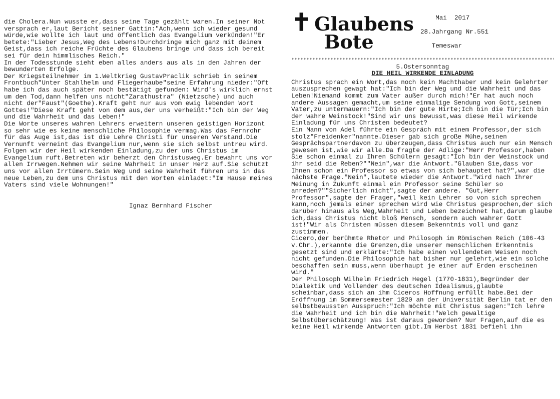die Cholera.Nun wusste er,dass seine Tage gezählt waren.In seiner Not versprach er,laut Bericht seiner Gattin:"Ach,wenn ich wieder gesund würde,wie wollte ich laut und öffentlich das Evangelium verkünden!"Er betete:"Lieber Jesus,Weg des Lebens!Durchdringe mich ganz mit deinem Geist,dass ich reiche Früchte des Glaubens bringe und dass ich bereit sei für dein himmlisches Reich."
In der Todesstunde sieht eben alles anders aus als in den Jahren der bewunderten Erfolge.
Der Kriegsteilnehmer im 1.Weltkrieg GustavPraclik schrieb in seinem Frontbuch"Unter Stahlhelm und Fliegerhaube"seine Erfahrung nieder:"Oft habe ich das auch später noch bestätigt gefunden: Wird's wirklich ernst um den Tod,dann helfen uns nicht"Zarathustra" (Nietzsche) und auch nicht der"Faust"(Goethe).Kraft geht nur aus vom ewig lebenden Wort Gottes!"Diese Kraft geht von dem aus,der uns verheißt:"Ich bin der Weg und die Wahrheit und das Leben!"
Die Worte unseres wahren Lehrers erweitern unseren geistigen Horizont so sehr wie es keine menschliche Philosophie vermag.Was das Fernrohr für das Auge ist,das ist die Lehre Christi für unseren Verstand.Die Vernunft verneint das Evangelium nur,wenn sie sich selbst untreu wird.
Folgen wir der Heil wirkenden Einladung,zu der uns Christus im Evangelium ruft.Betreten wir beherzt den Christusweg.Er bewahrt uns vor allen Irrwegen.Nehmen wir seine Wahrheit in unser Herz auf.Sie schützt uns vor allen Irrtümern.Sein Weg und seine Wahrheit führen uns in das neue Leben,zu dem uns Christus mit den Worten einladet:"Im Hause meines Vaters sind viele Wohnungen!"
Ignaz Bernhard Fischer
✝ Glaubens
Bote
Mai 2017
28.Jahrgang Nr.551
Temeswar
************************************************************************************************************************
5.Ostersonntag
DIE HEIL WIRKENDE EINLADUNG
Christus sprach ein Wort,das noch kein Machthaber und kein Gelehrter auszusprechen gewagt hat:"Ich bin der Weg und die Wahrheit und das Leben!Niemand kommt zum Vater außer durch mich!"Er hat auch noch andere Aussagen gemacht,um seine einmalige Sendung von Gott,seinem Vater,zu untermauern:"Ich bin der gute Hirte;Ich bin die Tür;Ich bin der wahre Weinstock!"Sind wir uns bewusst,was diese Heil wirkende Einladung für uns Christen bedeutet?
Ein Mann von Adel führte ein Gespräch mit einem Professor,der sich stolz"Freidenker"nannte.Dieser gab sich große Mühe,seinen Gesprächspartnerdavon zu überzeugen,dass Christus auch nur ein Mensch gewesen ist,wie wir alle.Da fragte der Adlige:"Herr Professor,haben Sie schon einmal zu Ihren Schülern gesagt:"Ich bin der Weinstock und ihr seid die Reben?""Nein",war die Antwort."Glauben Sie,dass vor Ihnen schon ein Professor so etwas von sich behauptet hat?",war die nächste Frage."Nein",lautete wieder die Antwort."Wird nach Ihrer Meinung in Zukunft einmal ein Professor seine Schüler so anreden?""Sicherlich nicht",sagte der andere. "Gut,Herr Professor",sagte der Frager,"weil kein Lehrer so von sich sprechen kann,noch jemals einer sprechen wird wie Christus gesprochen,der sich darüber hinaus als Weg,Wahrheit und Leben bezeichnet hat,darum glaube ich,dass Christus nicht bloß Mensch, sondern auch wahrer Gott ist!"Wir als Christen müssen diesem Bekenntnis voll und ganz zustimmen.
Cicero,der berühmte Rhetor und Philosoph im Römischen Reich (106-43 v.Chr.),erkannte die Grenzen,die unserer menschlichen Erkenntnis gesetzt sind und erklärte:"Ich habe einen vollendeten Weisen noch nicht gefunden.Die Philosophie hat bisher nur gelehrt,wie ein solche beschaffen sein muss,wenn überhaupt je einer auf Erden erscheinen wird."
Der Philosoph Wilhelm Friedrich Hegel (1770-1831),Begründer der Dialektik und Vollender des deutschen Idealismus,glaubte scheinbar,dass sich an ihm Ciceros Hoffnung erfüllt habe.Bei der Eröffnung im Sommersemester 1820 an der Universität Berlin tat er den selbstbewussten Ausspruch:"Ich möchte mit Christus sagen:"Ich lehre die Wahrheit und ich bin die Wahrheit!"Welch gewaltige Selbstüberschätzung! Was ist daraus geworden? Nur Fragen,auf die es keine Heil wirkende Antworten gibt.Im Herbst 1831 befiehl ihn